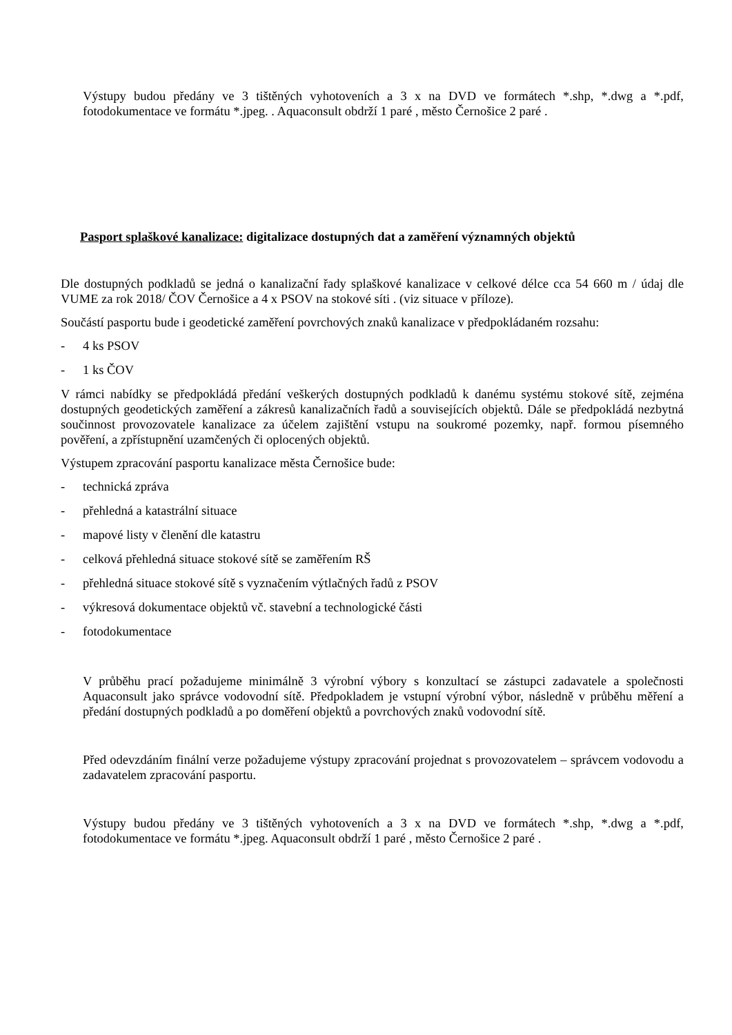Výstupy budou předány ve 3 tištěných vyhotoveních a 3 x na DVD ve formátech *.shp, *.dwg a *.pdf, fotodokumentace ve formátu *.jpeg. . Aquaconsult obdrží 1 paré , město Černošice 2 paré .
Pasport splaškové kanalizace: digitalizace dostupných dat a zaměření významných objektů
Dle dostupných podkladů se jedná o kanalizační řady splaškové kanalizace v celkové délce cca 54 660 m / údaj dle VUME za rok 2018/ ČOV Černošice a 4 x PSOV na stokové síti . (viz situace v příloze).
Součástí pasportu bude i geodetické zaměření povrchových znaků kanalizace v předpokládaném rozsahu:
- 4 ks PSOV
- 1 ks ČOV
V rámci nabídky se předpokládá předání veškerých dostupných podkladů k danému systému stokové sítě, zejména dostupných geodetických zaměření a zákresů kanalizačních řadů a souvisejících objektů. Dále se předpokládá nezbytná součinnost provozovatele kanalizace za účelem zajištění vstupu na soukromé pozemky, např. formou písemného pověření, a zpřístupnění uzamčených či oplocených objektů.
Výstupem zpracování pasportu kanalizace města Černošice bude:
- technická zpráva
- přehledná a katastrální situace
- mapové listy v členění dle katastru
- celková přehledná situace stokové sítě se zaměřením RŠ
- přehledná situace stokové sítě s vyznačením výtlačných řadů z PSOV
- výkresová dokumentace objektů vč. stavební a technologické části
- fotodokumentace
V průběhu prací požadujeme minimálně 3 výrobní výbory s konzultací se zástupci zadavatele a společnosti Aquaconsult jako správce vodovodní sítě. Předpokladem je vstupní výrobní výbor, následně v průběhu měření a předání dostupných podkladů a po doměření objektů a povrchových znaků vodovodní sítě.
Před odevzdáním finální verze požadujeme výstupy zpracování projednat s provozovatelem – správcem vodovodu a zadavatelem zpracování pasportu.
Výstupy budou předány ve 3 tištěných vyhotoveních a 3 x na DVD ve formátech *.shp, *.dwg a *.pdf, fotodokumentace ve formátu *.jpeg. Aquaconsult obdrží 1 paré , město Černošice 2 paré .